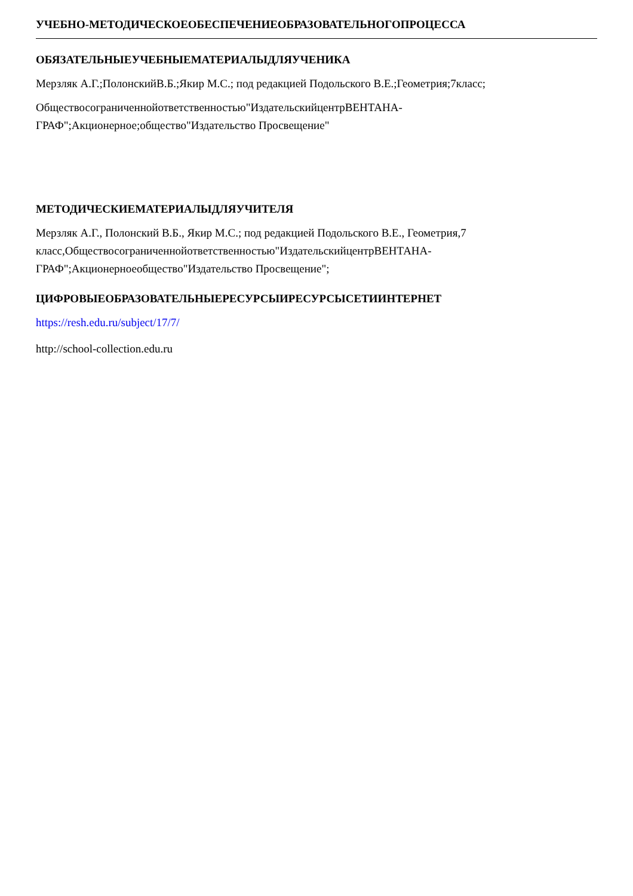УЧЕБНО-МЕТОДИЧЕСКОЕОБЕСПЕЧЕНИЕОБРАЗОВАТЕЛЬНОГОПРОЦЕССА
ОБЯЗАТЕЛЬНЫЕУЧЕБНЫЕМАТЕРИАЛЫДЛЯУЧЕНИКА
Мерзляк А.Г.;ПолонскийВ.Б.;Якир М.С.; под редакцией Подольского В.Е.;Геометрия;7класс;
Обществосограниченнойответственностью"ИздательскийцентрВЕНТАНА-
ГРАФ";Акционерное;общество"Издательство Просвещение"
МЕТОДИЧЕСКИЕМАТЕРИАЛЫДЛЯУЧИТЕЛЯ
Мерзляк А.Г., Полонский В.Б., Якир М.С.; под редакцией Подольского В.Е., Геометрия,7
класс,Обществосограниченнойответственностью"ИздательскийцентрВЕНТАНА-
ГРАФ";Акционерноеобщество"Издательство Просвещение";
ЦИФРОВЫЕОБРАЗОВАТЕЛЬНЫЕРЕСУРСЫИРЕСУРСЫСЕТИИНТЕРНЕТ
https://resh.edu.ru/subject/17/7/
http://school-collection.edu.ru